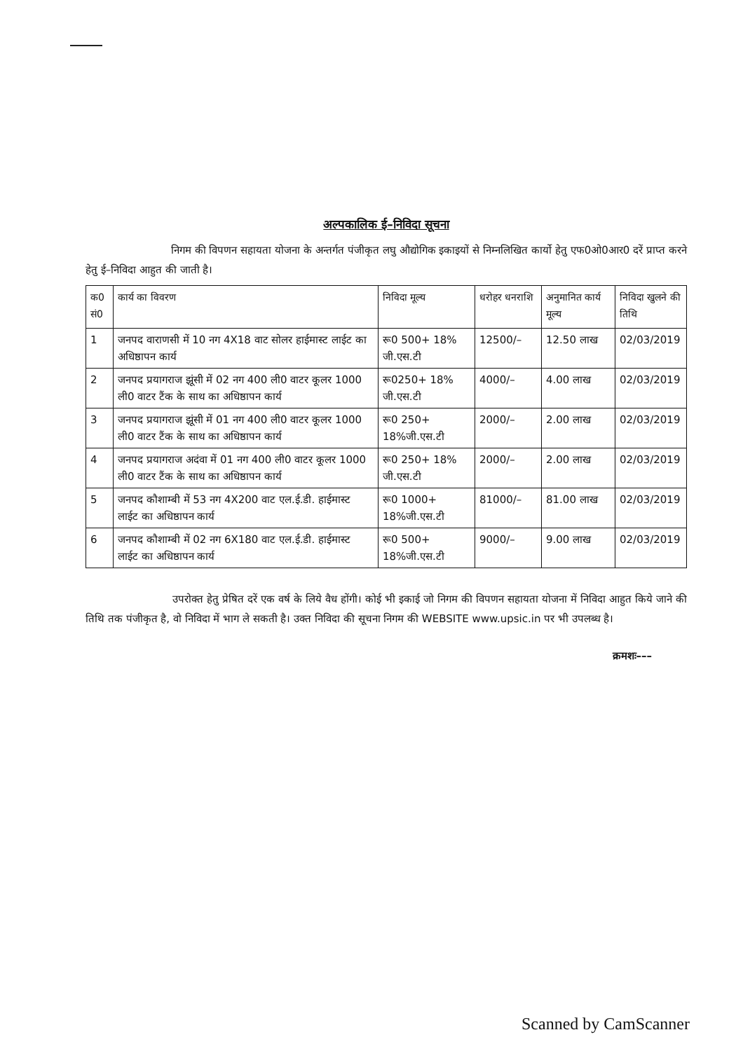अल्पकालिक ई–निविदा सूचना
निगम की विपणन सहायता योजना के अन्तर्गत पंजीकृत लघु औद्योगिक इकाइयों से निम्नलिखित कार्यो हेतु एफ0ओ0आर0 दरें प्राप्त करने हेतु ई–निविदा आहुत की जाती है।
| क0 सं0 | कार्य का विवरण | निविदा मूल्य | धरोहर धनराशि | अनुमानित कार्य मूल्य | निविदा खुलने की तिथि |
| --- | --- | --- | --- | --- | --- |
| 1 | जनपद वाराणसी में 10 नग 4X18 वाट सोलर हाईमास्ट लाईट का अधिष्ठापन कार्य | रू0 500+ 18% जी.एस.टी | 12500/– | 12.50 लाख | 02/03/2019 |
| 2 | जनपद प्रयागराज झूंसी में 02 नग 400 ली0 वाटर कूलर 1000 ली0 वाटर टैंक के साथ का अधिष्ठापन कार्य | रू0250+ 18% जी.एस.टी | 4000/– | 4.00 लाख | 02/03/2019 |
| 3 | जनपद प्रयागराज झूंसी में 01 नग 400 ली0 वाटर कूलर 1000 ली0 वाटर टैंक के साथ का अधिष्ठापन कार्य | रू0 250+ 18%जी.एस.टी | 2000/– | 2.00 लाख | 02/03/2019 |
| 4 | जनपद प्रयागराज अदंवा में 01 नग 400 ली0 वाटर कूलर 1000 ली0 वाटर टैंक के साथ का अधिष्ठापन कार्य | रू0 250+ 18% जी.एस.टी | 2000/– | 2.00 लाख | 02/03/2019 |
| 5 | जनपद कौशाम्बी में 53 नग 4X200 वाट एल.ई.डी. हाईमास्ट लाईट का अधिष्ठापन कार्य | रू0 1000+ 18%जी.एस.टी | 81000/– | 81.00 लाख | 02/03/2019 |
| 6 | जनपद कौशाम्बी में 02 नग 6X180 वाट एल.ई.डी. हाईमास्ट लाईट का अधिष्ठापन कार्य | रू0 500+ 18%जी.एस.टी | 9000/– | 9.00 लाख | 02/03/2019 |
उपरोक्त हेतु प्रेषित दरें एक वर्ष के लिये वैध होंगी। कोई भी इकाई जो निगम की विपणन सहायता योजना में निविदा आहुत किये जाने की तिथि तक पंजीकृत है, वो निविदा में भाग ले सकती है। उक्त निविदा की सूचना निगम की WEBSITE www.upsic.in पर भी उपलब्ध है।
क्रमशः–––
Scanned by CamScanner